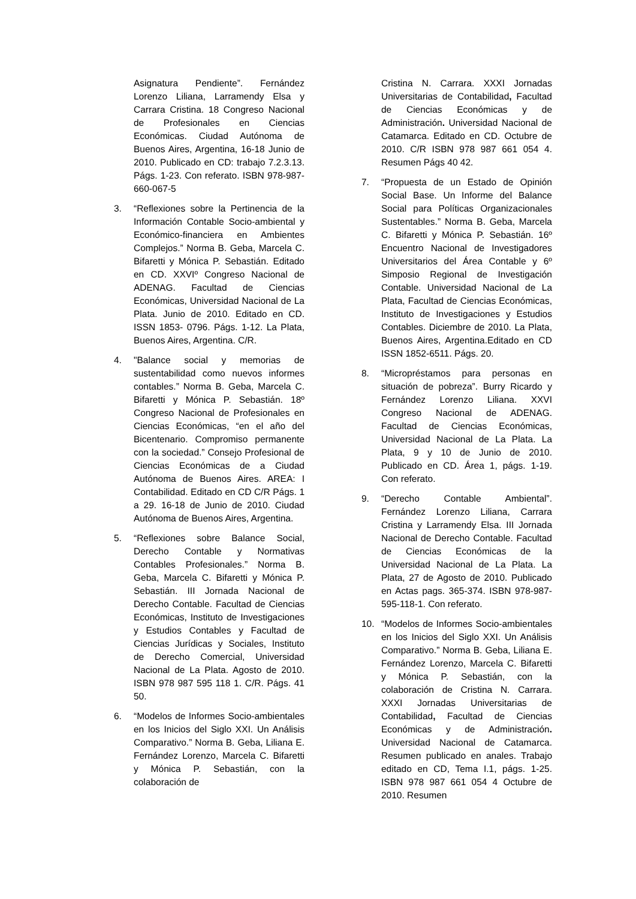Asignatura Pendiente”. Fernández Lorenzo Liliana, Larramendy Elsa y Carrara Cristina. 18 Congreso Nacional de Profesionales en Ciencias Económicas. Ciudad Autónoma de Buenos Aires, Argentina, 16-18 Junio de 2010. Publicado en CD: trabajo 7.2.3.13. Págs. 1-23. Con referato. ISBN 978-987-660-067-5
3. “Reflexiones sobre la Pertinencia de la Información Contable Socio-ambiental y Económico-financiera en Ambientes Complejos.” Norma B. Geba, Marcela C. Bifaretti y Mónica P. Sebastián. Editado en CD. XXVIº Congreso Nacional de ADENAG. Facultad de Ciencias Económicas, Universidad Nacional de La Plata. Junio de 2010. Editado en CD. ISSN 1853- 0796. Págs. 1-12. La Plata, Buenos Aires, Argentina. C/R.
4. "Balance social y memorias de sustentabilidad como nuevos informes contables.” Norma B. Geba, Marcela C. Bifaretti y Mónica P. Sebastián. 18º Congreso Nacional de Profesionales en Ciencias Económicas, “en el año del Bicentenario. Compromiso permanente con la sociedad.” Consejo Profesional de Ciencias Económicas de a Ciudad Autónoma de Buenos Aires. AREA: I Contabilidad. Editado en CD C/R Págs. 1 a 29. 16-18 de Junio de 2010. Ciudad Autónoma de Buenos Aires, Argentina.
5. “Reflexiones sobre Balance Social, Derecho Contable y Normativas Contables Profesionales.” Norma B. Geba, Marcela C. Bifaretti y Mónica P. Sebastián. III Jornada Nacional de Derecho Contable. Facultad de Ciencias Económicas, Instituto de Investigaciones y Estudios Contables y Facultad de Ciencias Jurídicas y Sociales, Instituto de Derecho Comercial, Universidad Nacional de La Plata. Agosto de 2010. ISBN 978 987 595 118 1. C/R. Págs. 41 50.
6. “Modelos de Informes Socio-ambientales en los Inicios del Siglo XXI. Un Análisis Comparativo.” Norma B. Geba, Liliana E. Fernández Lorenzo, Marcela C. Bifaretti y Mónica P. Sebastián, con la colaboración de
Cristina N. Carrara. XXXI Jornadas Universitarias de Contabilidad, Facultad de Ciencias Económicas y de Administración. Universidad Nacional de Catamarca. Editado en CD. Octubre de 2010. C/R ISBN 978 987 661 054 4. Resumen Págs 40 42.
7. “Propuesta de un Estado de Opinión Social Base. Un Informe del Balance Social para Políticas Organizacionales Sustentables.” Norma B. Geba, Marcela C. Bifaretti y Mónica P. Sebastián. 16º Encuentro Nacional de Investigadores Universitarios del Área Contable y 6º Simposio Regional de Investigación Contable. Universidad Nacional de La Plata, Facultad de Ciencias Económicas, Instituto de Investigaciones y Estudios Contables. Diciembre de 2010. La Plata, Buenos Aires, Argentina.Editado en CD ISSN 1852-6511. Págs. 20.
8. “Micropréstamos para personas en situación de pobreza”. Burry Ricardo y Fernández Lorenzo Liliana. XXVI Congreso Nacional de ADENAG. Facultad de Ciencias Económicas, Universidad Nacional de La Plata. La Plata, 9 y 10 de Junio de 2010. Publicado en CD. Área 1, págs. 1-19. Con referato.
9. “Derecho Contable Ambiental”. Fernández Lorenzo Liliana, Carrara Cristina y Larramendy Elsa. III Jornada Nacional de Derecho Contable. Facultad de Ciencias Económicas de la Universidad Nacional de La Plata. La Plata, 27 de Agosto de 2010. Publicado en Actas pags. 365-374. ISBN 978-987-595-118-1. Con referato.
10. “Modelos de Informes Socio-ambientales en los Inicios del Siglo XXI. Un Análisis Comparativo.” Norma B. Geba, Liliana E. Fernández Lorenzo, Marcela C. Bifaretti y Mónica P. Sebastián, con la colaboración de Cristina N. Carrara. XXXI Jornadas Universitarias de Contabilidad, Facultad de Ciencias Económicas y de Administración. Universidad Nacional de Catamarca. Resumen publicado en anales. Trabajo editado en CD, Tema I.1, págs. 1-25. ISBN 978 987 661 054 4 Octubre de 2010. Resumen